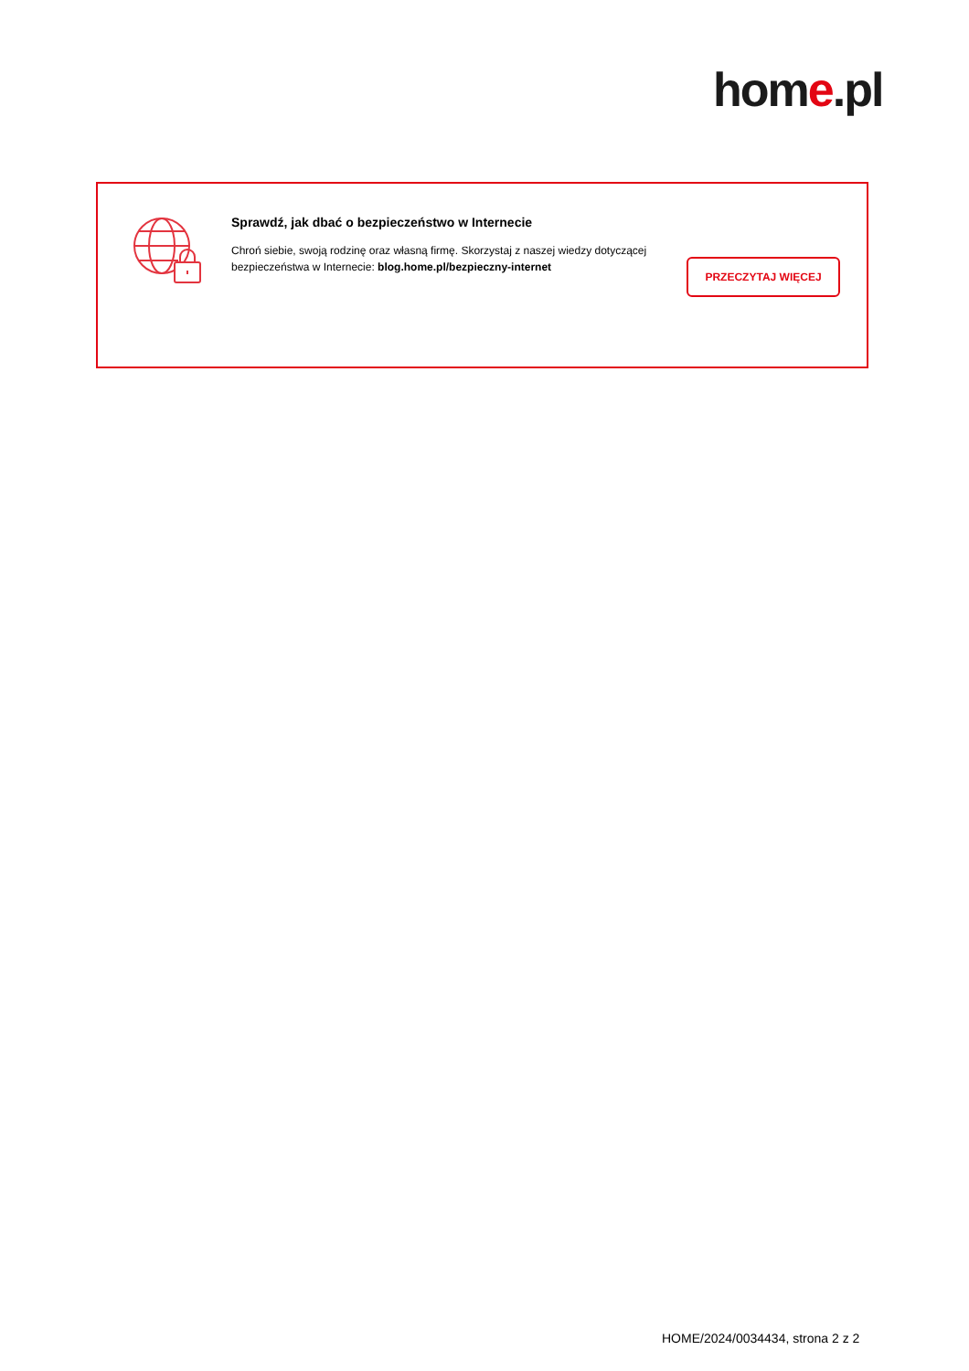home.pl
Sprawdź, jak dbać o bezpieczeństwo w Internecie
Chroń siebie, swoją rodzinę oraz własną firmę. Skorzystaj z naszej wiedzy dotyczącej bezpieczeństwa w Internecie: blog.home.pl/bezpieczny-internet
PRZECZYTAJ WIĘCEJ
HOME/2024/0034434, strona 2 z 2